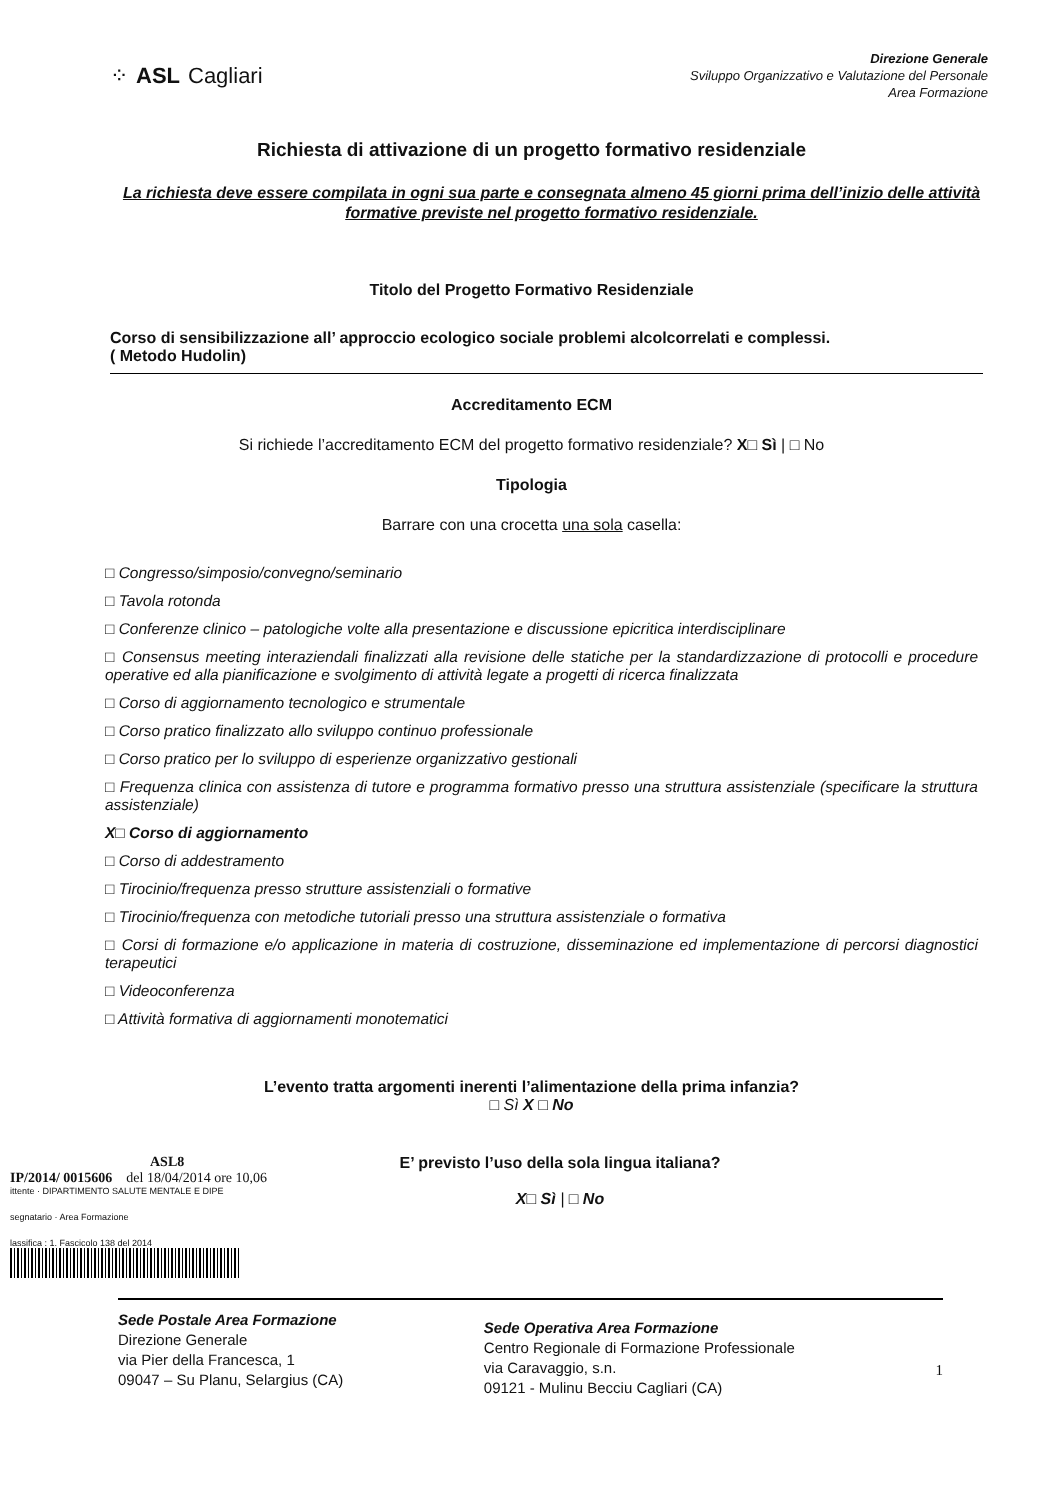⁘ ASL Cagliari
Direzione Generale
Sviluppo Organizzativo e Valutazione del Personale
Area Formazione
Richiesta di attivazione di un progetto formativo residenziale
La richiesta deve essere compilata in ogni sua parte e consegnata almeno 45 giorni prima dell’inizio delle attività formative previste nel progetto formativo residenziale.
Titolo del Progetto Formativo Residenziale
Corso di sensibilizzazione all’ approccio ecologico sociale problemi alcolcorrelati e complessi.
( Metodo Hudolin)
Accreditamento ECM
Si richiede l’accreditamento ECM del progetto formativo residenziale? X□ Sì | □ No
Tipologia
Barrare con una crocetta una sola casella:
□ Congresso/simposio/convegno/seminario
□ Tavola rotonda
□ Conferenze clinico – patologiche volte alla presentazione e discussione epicritica interdisciplinare
□ Consensus meeting interaziendali finalizzati alla revisione delle statiche per la standardizzazione di protocolli e procedure operative ed alla pianificazione e svolgimento di attività legate a progetti di ricerca finalizzata
□ Corso di aggiornamento tecnologico e strumentale
□ Corso pratico finalizzato allo sviluppo continuo professionale
□ Corso pratico per lo sviluppo di esperienze organizzativo gestionali
□ Frequenza clinica con assistenza di tutore e programma formativo presso una struttura assistenziale (specificare la struttura assistenziale)
X□ Corso di aggiornamento
□ Corso di addestramento
□ Tirocinio/frequenza presso strutture assistenziali o formative
□ Tirocinio/frequenza con metodiche tutoriali presso una struttura assistenziale o formativa
□ Corsi di formazione e/o applicazione in materia di costruzione, disseminazione ed implementazione di percorsi diagnostici terapeutici
□ Videoconferenza
□ Attività formativa di aggiornamenti monotematici
L’evento tratta argomenti inerenti l’alimentazione della prima infanzia?
□ Sì X □ No
ASL8
IP/2014/ 0015606 del 18/04/2014 ore 10,06
ittente · DIPARTIMENTO SALUTE MENTALE E DIPE
segnatario · Area Formazione
lassifica : 1. Fascicolo 138 del 2014
E’ previsto l’uso della sola lingua italiana?
X□ Sì | □ No
Sede Postale Area Formazione
Direzione Generale
via Pier della Francesca, 1
09047 – Su Planu, Selargius (CA)
Sede Operativa Area Formazione
Centro Regionale di Formazione Professionale
via Caravaggio, s.n.
09121 - Mulinu Becciu Cagliari (CA)
1